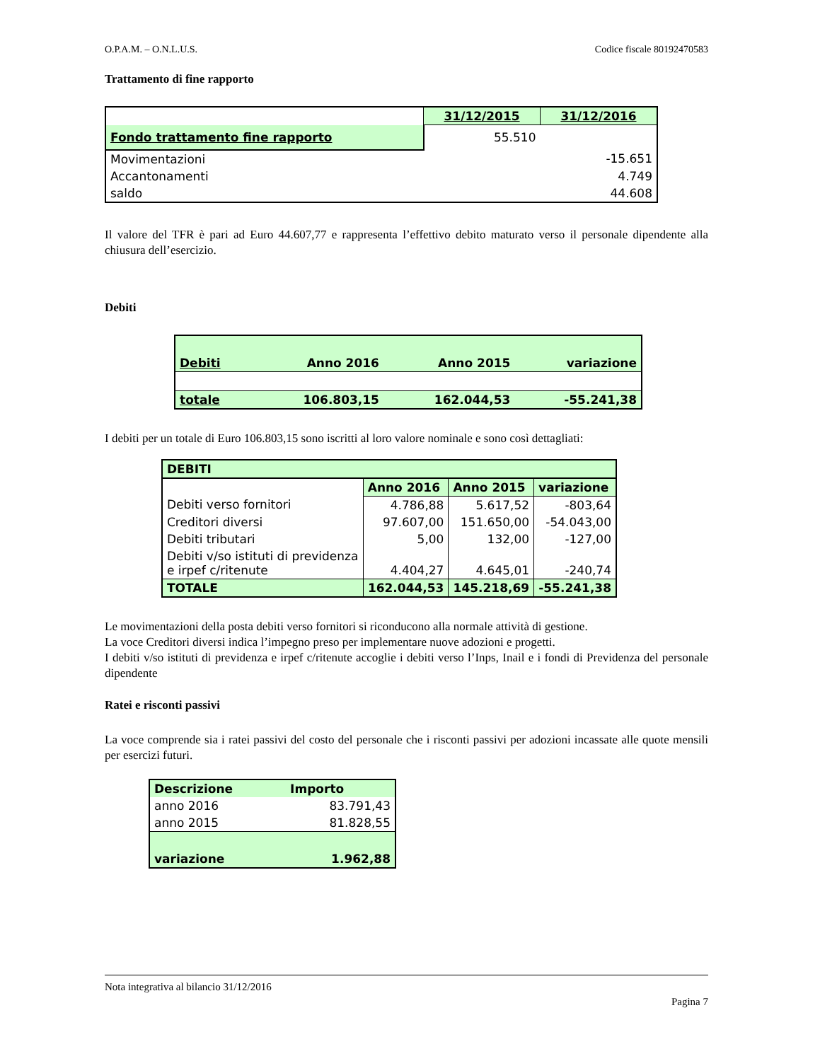O.P.A.M. – O.N.L.U.S. Codice fiscale 80192470583
Trattamento di fine rapporto
| | 31/12/2015 | 31/12/2016 |
| Fondo trattamento fine rapporto | 55.510 | |
| Movimentazioni | | -15.651 |
| Accantonamenti | | 4.749 |
| saldo | | 44.608 |
Il valore del TFR è pari ad Euro 44.607,77 e rappresenta l’effettivo debito maturato verso il personale dipendente alla chiusura dell’esercizio.
Debiti
| Debiti | Anno 2016 | Anno 2015 | variazione |
| totale | 106.803,15 | 162.044,53 | -55.241,38 |
I debiti per un totale di Euro 106.803,15 sono iscritti al loro valore nominale e sono così dettagliati:
| DEBITI | | | |
| | Anno 2016 | Anno 2015 | variazione |
| Debiti verso fornitori | 4.786,88 | 5.617,52 | -803,64 |
| Creditori diversi | 97.607,00 | 151.650,00 | -54.043,00 |
| Debiti tributari | 5,00 | 132,00 | -127,00 |
| Debiti v/so istituti di previdenza e irpef c/ritenute | 4.404,27 | 4.645,01 | -240,74 |
| TOTALE | 162.044,53 | 145.218,69 | -55.241,38 |
Le movimentazioni della posta debiti verso fornitori si riconducono alla normale attività di gestione.
La voce Creditori diversi indica l’impegno preso per implementare nuove adozioni e progetti.
I debiti v/so istituti di previdenza e irpef c/ritenute accoglie i debiti verso l’Inps, Inail e i fondi di Previdenza del personale dipendente
Ratei e risconti passivi
La voce comprende sia i ratei passivi del costo del personale che i risconti passivi per adozioni incassate alle quote mensili per esercizi futuri.
| Descrizione | Importo |
| anno 2016 | 83.791,43 |
| anno 2015 | 81.828,55 |
| variazione | 1.962,88 |
Nota integrativa al bilancio 31/12/2016
Pagina 7